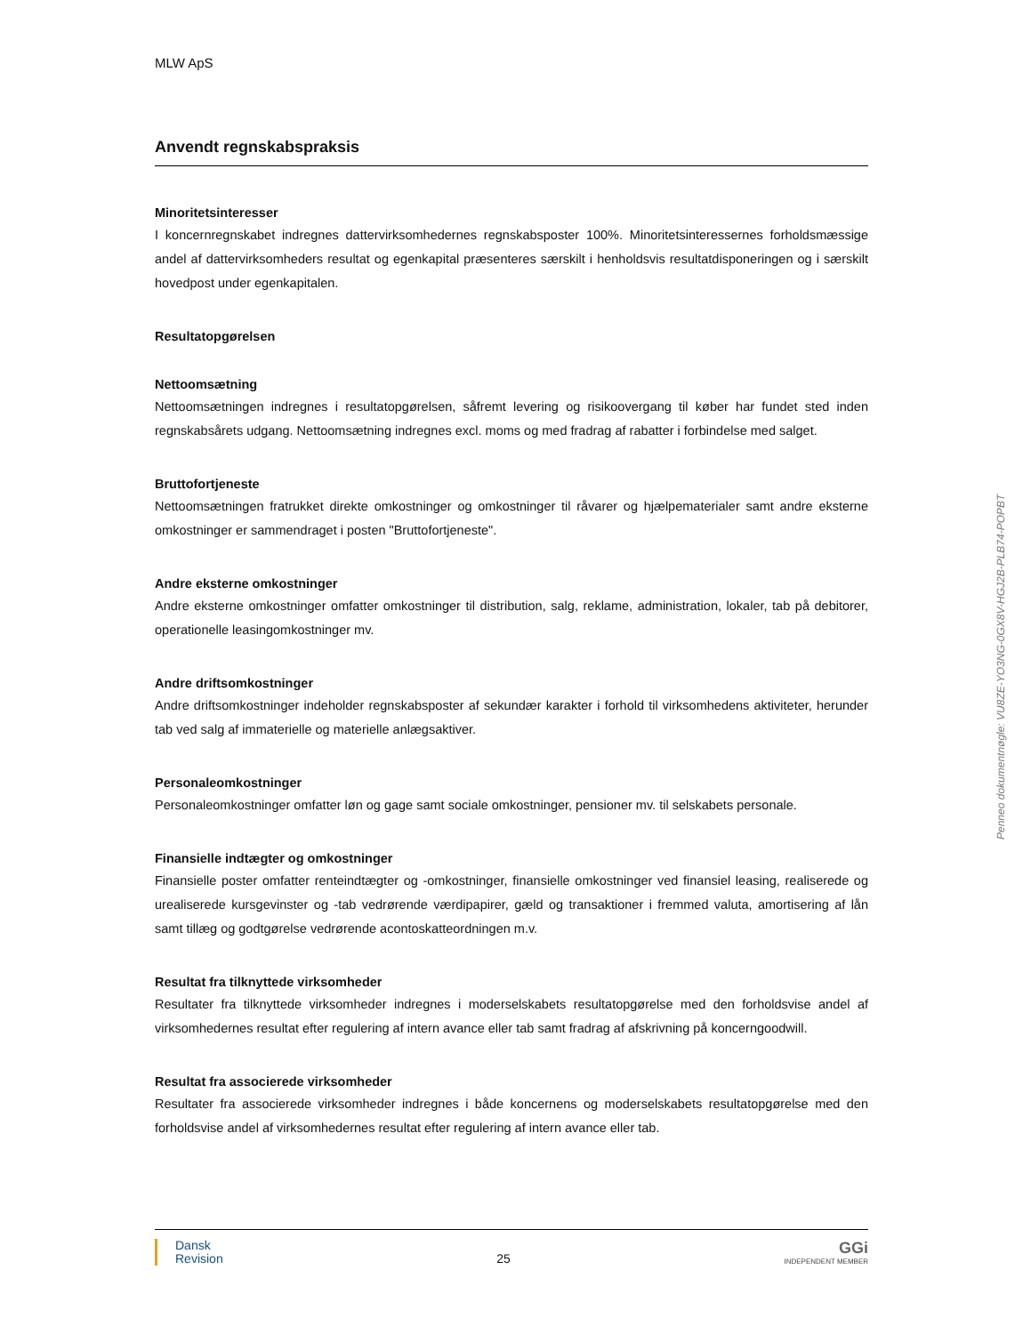MLW ApS
Anvendt regnskabspraksis
Minoritetsinteresser
I koncernregnskabet indregnes dattervirksomhedernes regnskabsposter 100%. Minoritetsinteressernes forholdsmæssige andel af dattervirksomheders resultat og egenkapital præsenteres særskilt i henholdsvis resultatdisponeringen og i særskilt hovedpost under egenkapitalen.
Resultatopgørelsen
Nettoomsætning
Nettoomsætningen indregnes i resultatopgørelsen, såfremt levering og risikoovergang til køber har fundet sted inden regnskabsårets udgang. Nettoomsætning indregnes excl. moms og med fradrag af rabatter i forbindelse med salget.
Bruttofortjeneste
Nettoomsætningen fratrukket direkte omkostninger og omkostninger til råvarer og hjælpematerialer samt andre eksterne omkostninger er sammendraget i posten "Bruttofortjeneste".
Andre eksterne omkostninger
Andre eksterne omkostninger omfatter omkostninger til distribution, salg, reklame, administration, lokaler, tab på debitorer, operationelle leasingomkostninger mv.
Andre driftsomkostninger
Andre driftsomkostninger indeholder regnskabsposter af sekundær karakter i forhold til virksomhedens aktiviteter, herunder tab ved salg af immaterielle og materielle anlægsaktiver.
Personaleomkostninger
Personaleomkostninger omfatter løn og gage samt sociale omkostninger, pensioner mv. til selskabets personale.
Finansielle indtægter og omkostninger
Finansielle poster omfatter renteindtægter og -omkostninger, finansielle omkostninger ved finansiel leasing, realiserede og urealiserede kursgevinster og -tab vedrørende værdipapirer, gæld og transaktioner i fremmed valuta, amortisering af lån samt tillæg og godtgørelse vedrørende acontoskatteordningen m.v.
Resultat fra tilknyttede virksomheder
Resultater fra tilknyttede virksomheder indregnes i moderselskabets resultatopgørelse med den forholdsvise andel af virksomhedernes resultat efter regulering af intern avance eller tab samt fradrag af afskrivning på koncerngoodwill.
Resultat fra associerede virksomheder
Resultater fra associerede virksomheder indregnes i både koncernens og moderselskabets resultatopgørelse med den forholdsvise andel af virksomhedernes resultat efter regulering af intern avance eller tab.
Dansk
Revision
25
GGi
INDEPENDENT MEMBER
Penneo dokumentnøgle: VU8ZE-YO3NG-0GX8V-HGJ2B-PLB74-POPBT